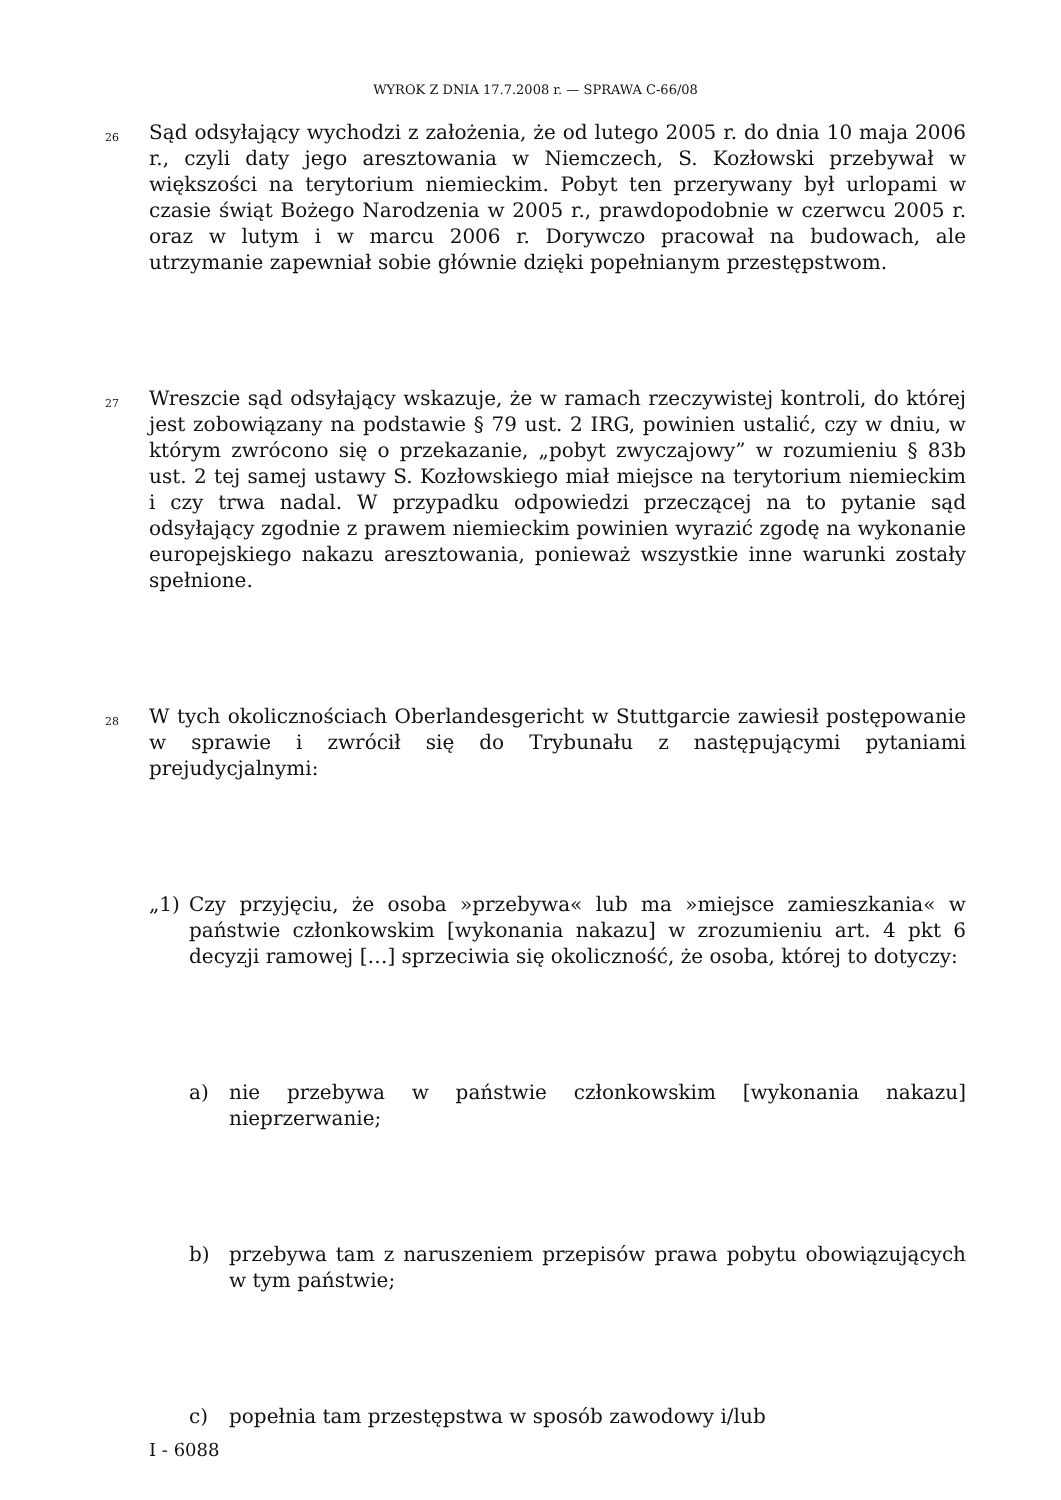WYROK Z DNIA 17.7.2008 r. — SPRAWA C-66/08
26
Sąd odsyłający wychodzi z założenia, że od lutego 2005 r. do dnia 10 maja 2006 r., czyli daty jego aresztowania w Niemczech, S. Kozłowski przebywał w większości na terytorium niemieckim. Pobyt ten przerywany był urlopami w czasie świąt Bożego Narodzenia w 2005 r., prawdopodobnie w czerwcu 2005 r. oraz w lutym i w marcu 2006 r. Dorywczo pracował na budowach, ale utrzymanie zapewniał sobie głównie dzięki popełnianym przestępstwom.
27
Wreszcie sąd odsyłający wskazuje, że w ramach rzeczywistej kontroli, do której jest zobowiązany na podstawie § 79 ust. 2 IRG, powinien ustalić, czy w dniu, w którym zwrócono się o przekazanie, „pobyt zwyczajowy” w rozumieniu § 83b ust. 2 tej samej ustawy S. Kozłowskiego miał miejsce na terytorium niemieckim i czy trwa nadal. W przypadku odpowiedzi przeczącej na to pytanie sąd odsyłający zgodnie z prawem niemieckim powinien wyrazić zgodę na wykonanie europejskiego nakazu aresztowania, ponieważ wszystkie inne warunki zostały spełnione.
28
W tych okolicznościach Oberlandesgericht w Stuttgarcie zawiesił postępowanie w sprawie i zwrócił się do Trybunału z następującymi pytaniami prejudycjalnymi:
„1) Czy przyjęciu, że osoba »przebywa« lub ma »miejsce zamieszkania« w państwie członkowskim [wykonania nakazu] w zrozumieniu art. 4 pkt 6 decyzji ramowej […] sprzeciwia się okoliczność, że osoba, której to dotyczy:
a) nie przebywa w państwie członkowskim [wykonania nakazu] nieprzerwanie;
b) przebywa tam z naruszeniem przepisów prawa pobytu obowiązujących w tym państwie;
c) popełnia tam przestępstwa w sposób zawodowy i/lub
I - 6088